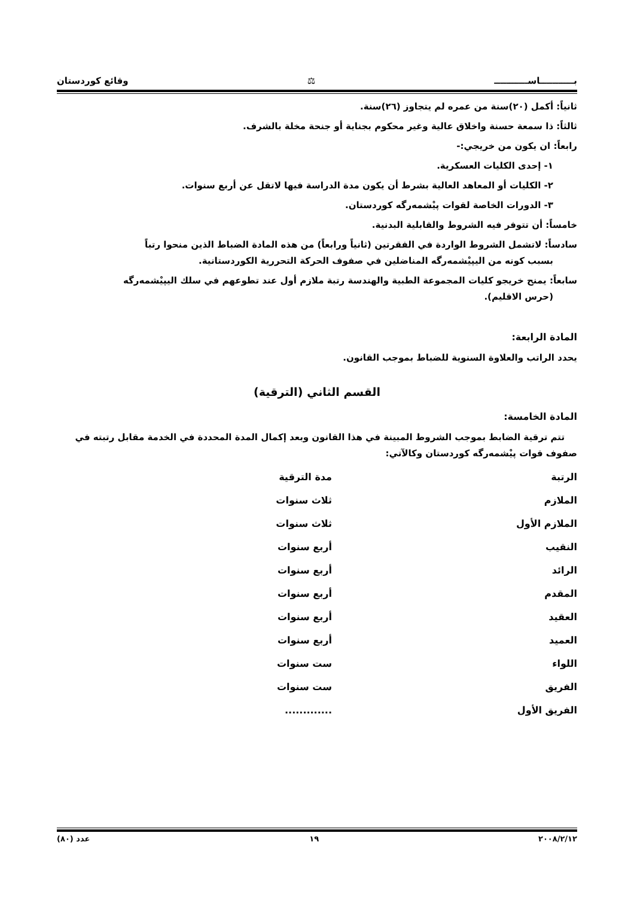بـــــــــــاســـــــــــ ⚖ وقائع كوردستان
ثانياً: أكمل (٢٠)سنة من عمره لم يتجاوز (٢٦)سنة.
ثالثاً: ذا سمعة حسنة واخلاق عالية وغير محكوم بجناية أو جنحة مخلة بالشرف.
رابعاً: ان يكون من خريجي:-
١- إحدى الكليات العسكرية.
٢- الكليات أو المعاهد العالية بشرط أن يكون مدة الدراسة فيها لاتقل عن أربع سنوات.
٣- الدورات الخاصة لقوات پيْشمەرگە كوردستان.
خامساً: أن تتوفر فيه الشروط والقابلية البدنية.
سادساً: لاتشمل الشروط الواردة في الفقرتين (ثانياً ورابعاً) من هذه المادة الضباط الذين منحوا رتباً
بسبب كونه من اليپيْشمەرگە المناضلين في صفوف الحركة التحررية الكوردستانية.
سابعاً: يمنح خريجو كليات المجموعة الطبية والهندسة رتبة ملازم أول عند تطوعهم في سلك اليپيْشمەرگە
(حرس الاقليم).
المادة الرابعة:
يحدد الراتب والعلاوة السنوية للضباط بموجب القانون.
القسم الثاني (الترقية)
المادة الخامسة:
تتم ترقية الضابط بموجب الشروط المبينة في هذا القانون وبعد إكمال المدة المحددة في الخدمة مقابل رتبته في صفوف قوات پيْشمەرگە كوردستان وكالآتي:
| الرتبة | مدة الترقية |
| --- | --- |
| الملازم | ثلاث سنوات |
| الملازم الأول | ثلاث سنوات |
| النقيب | أربع سنوات |
| الرائد | أربع سنوات |
| المقدم | أربع سنوات |
| العقيد | أربع سنوات |
| العميد | أربع سنوات |
| اللواء | ست سنوات |
| الفريق | ست سنوات |
| الفريق الأول | ............. |
٢٠٠٨/٢/١٢ ١٩ عدد (٨٠)